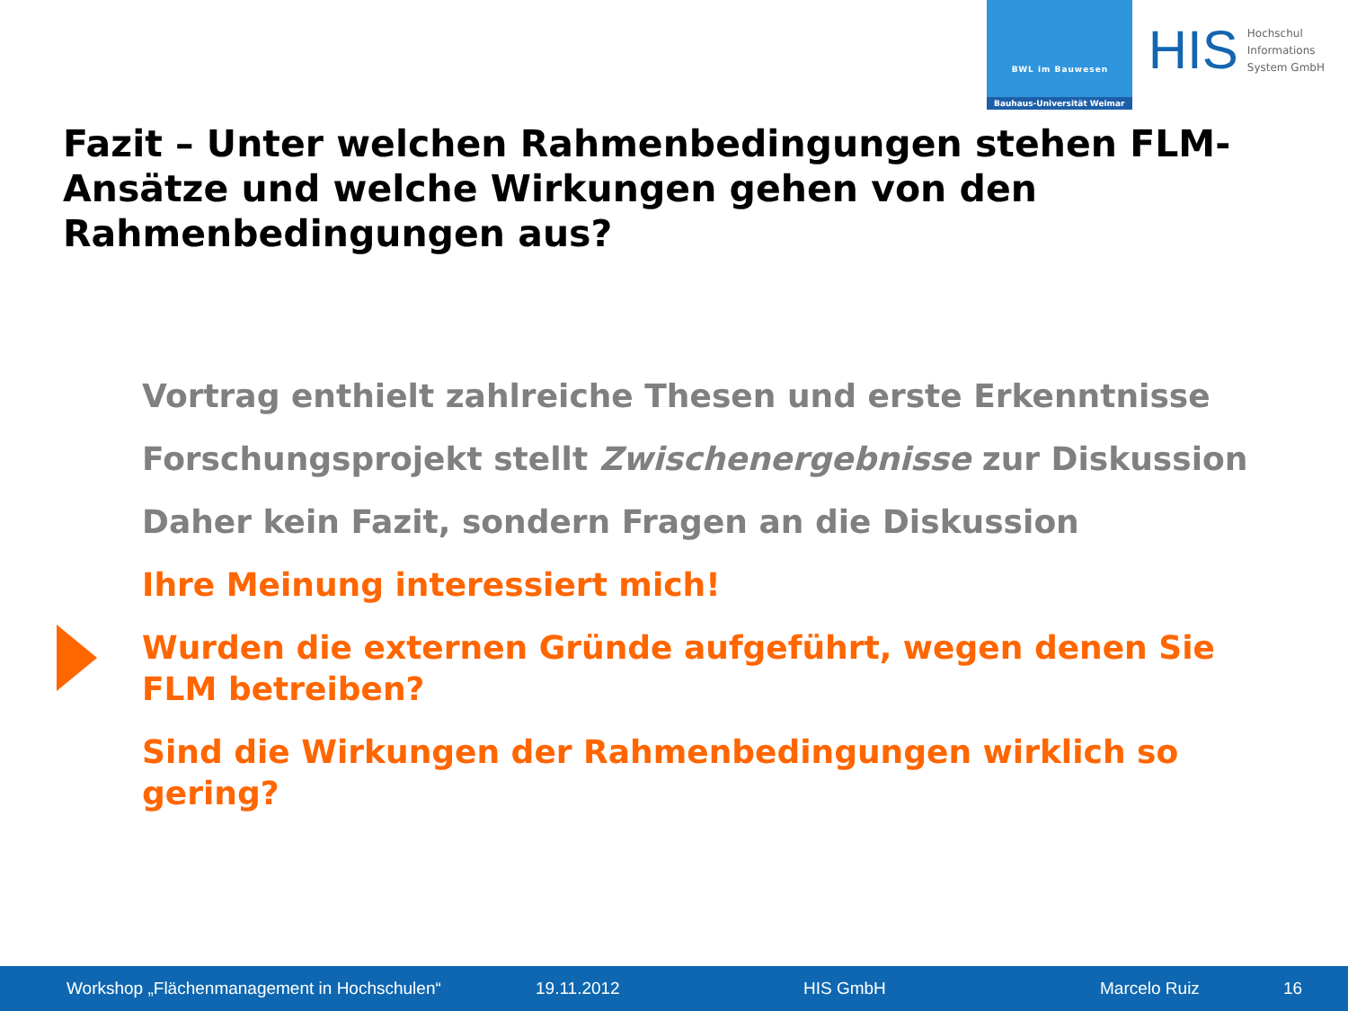BWL im Bauwesen
Bauhaus-Universität Weimar
HIS
Hochschul
Informations
System GmbH
Fazit – Unter welchen Rahmenbedingungen stehen FLM-Ansätze und welche Wirkungen gehen von den Rahmenbedingungen aus?
Vortrag enthielt zahlreiche Thesen und erste Erkenntnisse
Forschungsprojekt stellt Zwischenergebnisse zur Diskussion
Daher kein Fazit, sondern Fragen an die Diskussion
Ihre Meinung interessiert mich!
Wurden die externen Gründe aufgeführt, wegen denen Sie FLM betreiben?
Sind die Wirkungen der Rahmenbedingungen wirklich so gering?
Workshop „Flächenmanagement in Hochschulen“ 19.11.2012 HIS GmbH Marcelo Ruiz 16